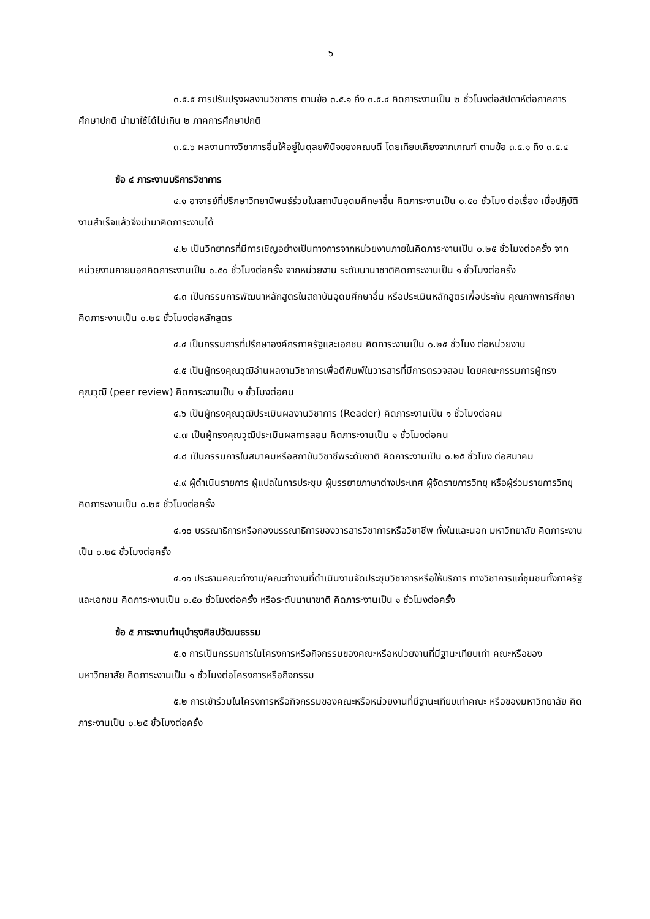๖
๓.๕.๕ การปรับปรุงผลงานวิชาการ ตามข้อ ๓.๕.๑ ถึง ๓.๕.๔ คิดภาระงานเป็น ๒ ชั่วโมงต่อสัปดาห์ต่อภาคการศึกษาปกติ นำมาใช้ได้ไม่เกิน ๒ ภาคการศึกษาปกติ
๓.๕.๖ ผลงานทางวิชาการอื่นให้อยู่ในดุลยพินิจของคณบดี โดยเทียบเคียงจากเกณฑ์ ตามข้อ ๓.๕.๑ ถึง ๓.๕.๔
ข้อ ๔ ภาระงานบริการวิชาการ
๔.๑ อาจารย์ที่ปรึกษาวิทยานิพนธ์ร่วมในสถาบันอุดมศึกษาอื่น คิดภาระงานเป็น ๐.๕๐ ชั่วโมง ต่อเรื่อง เมื่อปฏิบัติงานสำเร็จแล้วจึงนำมาคิดภาระงานได้
๔.๒ เป็นวิทยากรที่มีการเชิญอย่างเป็นทางการจากหน่วยงานภายในคิดภาระงานเป็น ๐.๒๕ ชั่วโมงต่อครั้ง จากหน่วยงานภายนอกคิดภาระงานเป็น ๐.๕๐ ชั่วโมงต่อครั้ง จากหน่วยงาน ระดับนานาชาติคิดภาระงานเป็น ๑ ชั่วโมงต่อครั้ง
๔.๓ เป็นกรรมการพัฒนาหลักสูตรในสถาบันอุดมศึกษาอื่น หรือประเมินหลักสูตรเพื่อประกัน คุณภาพการศึกษา คิดภาระงานเป็น ๐.๒๕ ชั่วโมงต่อหลักสูตร
๔.๔ เป็นกรรมการที่ปรึกษาองค์กรภาครัฐและเอกชน คิดภาระงานเป็น ๐.๒๕ ชั่วโมง ต่อหน่วยงาน
๔.๕ เป็นผู้ทรงคุณวุฒิอ่านผลงานวิชาการเพื่อตีพิมพ์ในวารสารที่มีการตรวจสอบ โดยคณะกรรมการผู้ทรงคุณวุฒิ (peer review) คิดภาระงานเป็น ๑ ชั่วโมงต่อคน
๔.๖ เป็นผู้ทรงคุณวุฒิประเมินผลงานวิชาการ (Reader) คิดภาระงานเป็น ๑ ชั่วโมงต่อคน
๔.๗ เป็นผู้ทรงคุณวุฒิประเมินผลการสอน คิดภาระงานเป็น ๑ ชั่วโมงต่อคน
๔.๘ เป็นกรรมการในสมาคมหรือสถาบันวิชาชีพระดับชาติ คิดภาระงานเป็น ๐.๒๕ ชั่วโมง ต่อสมาคม
๔.๙ ผู้ดำเนินรายการ ผู้แปลในการประชุม ผู้บรรยายภาษาต่างประเทศ ผู้จัดรายการวิทยุ หรือผู้ร่วมรายการวิทยุ คิดภาระงานเป็น ๐.๒๕ ชั่วโมงต่อครั้ง
๔.๑๐ บรรณาธิการหรือกองบรรณาธิการของวารสารวิชาการหรือวิชาชีพ ทั้งในและนอก มหาวิทยาลัย คิดภาระงานเป็น ๐.๒๕ ชั่วโมงต่อครั้ง
๔.๑๑ ประธานคณะทำงาน/คณะทำงานที่ดำเนินงานจัดประชุมวิชาการหรือให้บริการ ทางวิชาการแก่ชุมชนทั้งภาครัฐและเอกชน คิดภาระงานเป็น ๐.๕๐ ชั่วโมงต่อครั้ง หรือระดับนานาชาติ คิดภาระงานเป็น ๑ ชั่วโมงต่อครั้ง
ข้อ ๕ ภาระงานทำนุบำรุงศิลปวัฒนธรรม
๕.๑ การเป็นกรรมการในโครงการหรือกิจกรรมของคณะหรือหน่วยงานที่มีฐานะเทียบเท่า คณะหรือของมหาวิทยาลัย คิดภาระงานเป็น ๑ ชั่วโมงต่อโครงการหรือกิจกรรม
๕.๒ การเข้าร่วมในโครงการหรือกิจกรรมของคณะหรือหน่วยงานที่มีฐานะเทียบเท่าคณะ หรือของมหาวิทยาลัย คิดภาระงานเป็น ๐.๒๕ ชั่วโมงต่อครั้ง